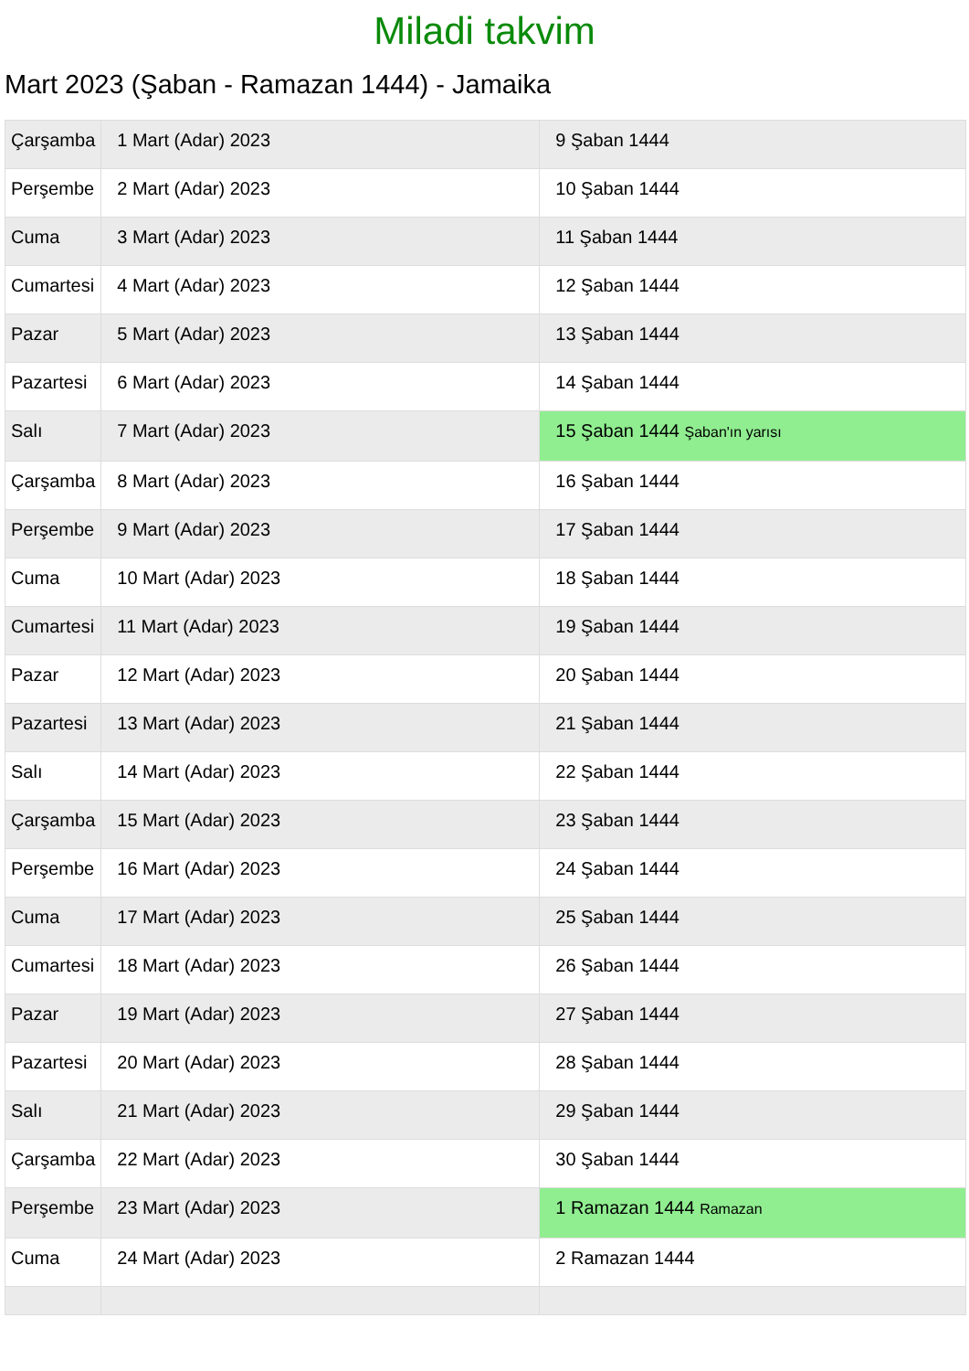Miladi takvim
Mart 2023 (Şaban - Ramazan 1444) - Jamaika
| Çarşamba | 1 Mart (Adar) 2023 | 9 Şaban 1444 |
| Perşembe | 2 Mart (Adar) 2023 | 10 Şaban 1444 |
| Cuma | 3 Mart (Adar) 2023 | 11 Şaban 1444 |
| Cumartesi | 4 Mart (Adar) 2023 | 12 Şaban 1444 |
| Pazar | 5 Mart (Adar) 2023 | 13 Şaban 1444 |
| Pazartesi | 6 Mart (Adar) 2023 | 14 Şaban 1444 |
| Salı | 7 Mart (Adar) 2023 | 15 Şaban 1444 Şaban'ın yarısı |
| Çarşamba | 8 Mart (Adar) 2023 | 16 Şaban 1444 |
| Perşembe | 9 Mart (Adar) 2023 | 17 Şaban 1444 |
| Cuma | 10 Mart (Adar) 2023 | 18 Şaban 1444 |
| Cumartesi | 11 Mart (Adar) 2023 | 19 Şaban 1444 |
| Pazar | 12 Mart (Adar) 2023 | 20 Şaban 1444 |
| Pazartesi | 13 Mart (Adar) 2023 | 21 Şaban 1444 |
| Salı | 14 Mart (Adar) 2023 | 22 Şaban 1444 |
| Çarşamba | 15 Mart (Adar) 2023 | 23 Şaban 1444 |
| Perşembe | 16 Mart (Adar) 2023 | 24 Şaban 1444 |
| Cuma | 17 Mart (Adar) 2023 | 25 Şaban 1444 |
| Cumartesi | 18 Mart (Adar) 2023 | 26 Şaban 1444 |
| Pazar | 19 Mart (Adar) 2023 | 27 Şaban 1444 |
| Pazartesi | 20 Mart (Adar) 2023 | 28 Şaban 1444 |
| Salı | 21 Mart (Adar) 2023 | 29 Şaban 1444 |
| Çarşamba | 22 Mart (Adar) 2023 | 30 Şaban 1444 |
| Perşembe | 23 Mart (Adar) 2023 | 1 Ramazan 1444 Ramazan |
| Cuma | 24 Mart (Adar) 2023 | 2 Ramazan 1444 |